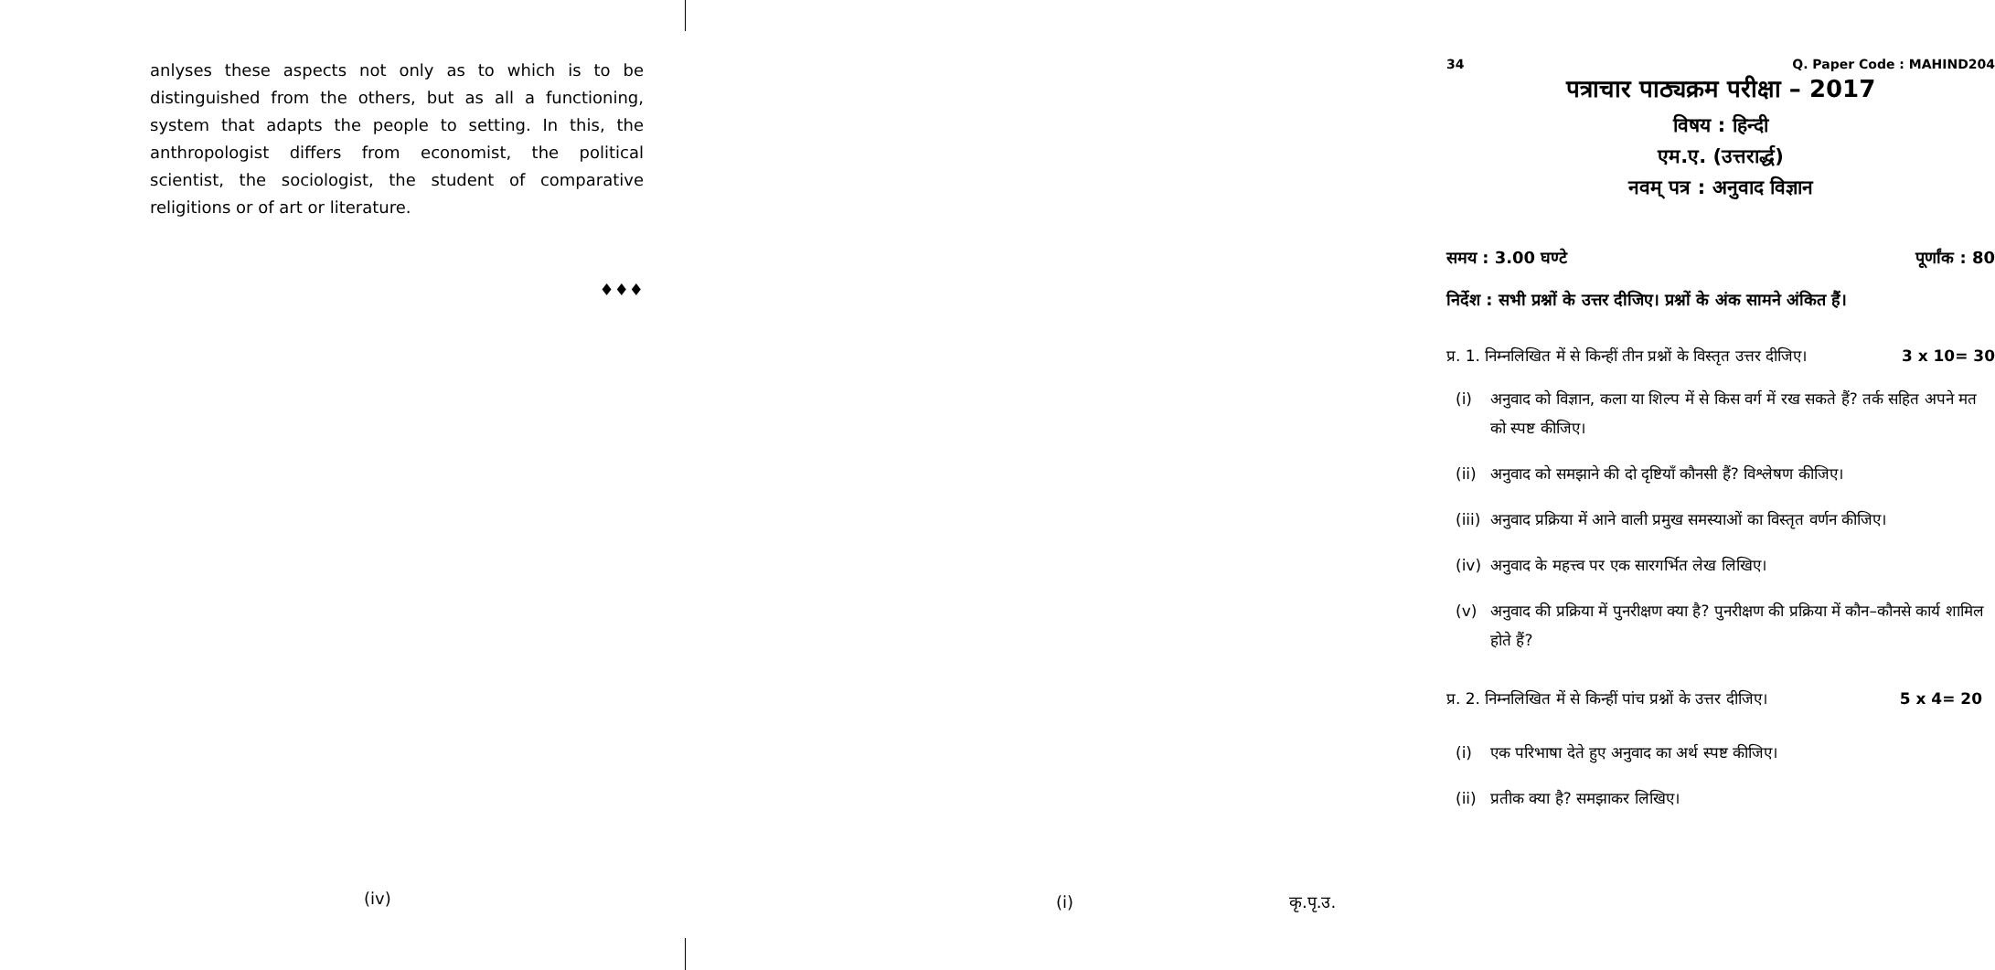anlyses these aspects not only as to which is to be distinguished from the others, but as all a functioning, system that adapts the people to setting. In this, the anthropologist differs from economist, the political scientist, the sociologist, the student of comparative religitions or of art or literature.
♦♦♦
(iv)
34 Q. Paper Code : MAHIND204
पत्राचार पाठ्यक्रम परीक्षा – 2017
विषय : हिन्दी
एम.ए. (उत्तरार्द्ध)
नवम् पत्र : अनुवाद विज्ञान
समय : 3.00 घण्टे पूर्णांक : 80
निर्देश : सभी प्रश्नों के उत्तर दीजिए। प्रश्नों के अंक सामने अंकित हैं।
प्र. 1. निम्नलिखित में से किन्हीं तीन प्रश्नों के विस्तृत उत्तर दीजिए। 3 x 10= 30
(i) अनुवाद को विज्ञान, कला या शिल्प में से किस वर्ग में रख सकते हैं? तर्क सहित अपने मत को स्पष्ट कीजिए।
(ii) अनुवाद को समझाने की दो दृष्टियाँ कौनसी हैं? विश्लेषण कीजिए।
(iii) अनुवाद प्रक्रिया में आने वाली प्रमुख समस्याओं का विस्तृत वर्णन कीजिए।
(iv) अनुवाद के महत्त्व पर एक सारगर्भित लेख लिखिए।
(v) अनुवाद की प्रक्रिया में पुनरीक्षण क्या है? पुनरीक्षण की प्रक्रिया में कौन–कौनसे कार्य शामिल होते हैं?
प्र. 2. निम्नलिखित में से किन्हीं पांच प्रश्नों के उत्तर दीजिए। 5 x 4= 20
(i) एक परिभाषा देते हुए अनुवाद का अर्थ स्पष्ट कीजिए।
(ii) प्रतीक क्या है? समझाकर लिखिए।
(i) कृ.पृ.उ.